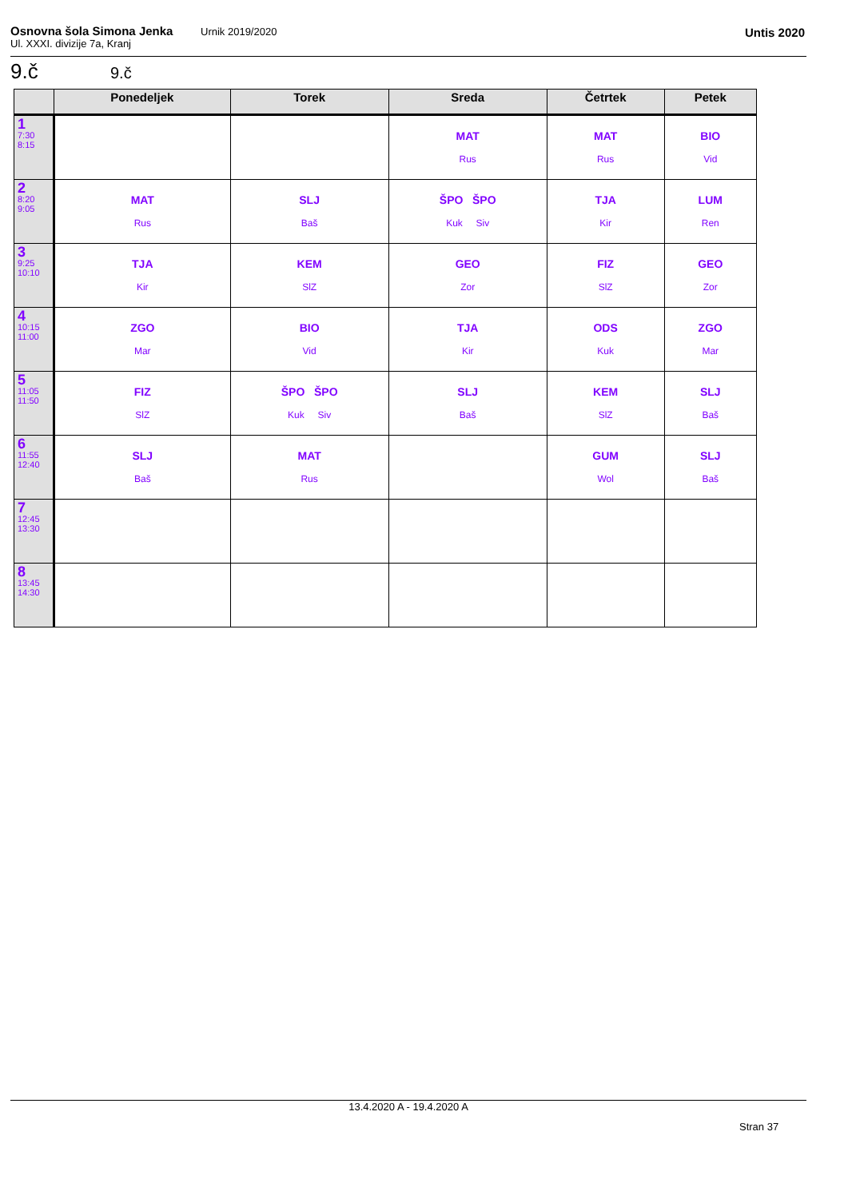Osnovna šola Simona Jenka
Ul. XXXI. divizije 7a, Kranj
Urnik 2019/2020 Untis 2020
9.č 9.č
| | Ponedeljek | Torek | Sreda | Četrtek | Petek |
| --- | --- | --- | --- | --- | --- |
| 1 7:30 8:15 | | | MAT Rus | MAT Rus | BIO Vid |
| 2 8:20 9:05 | MAT Rus | SLJ Baš | ŠPO ŠPO Kuk Siv | TJA Kir | LUM Ren |
| 3 9:25 10:10 | TJA Kir | KEM SlZ | GEO Zor | FIZ SlZ | GEO Zor |
| 4 10:15 11:00 | ZGO Mar | BIO Vid | TJA Kir | ODS Kuk | ZGO Mar |
| 5 11:05 11:50 | FIZ SlZ | ŠPO ŠPO Kuk Siv | SLJ Baš | KEM SlZ | SLJ Baš |
| 6 11:55 12:40 | SLJ Baš | MAT Rus | | GUM Wol | SLJ Baš |
| 7 12:45 13:30 | | | | | |
| 8 13:45 14:30 | | | | | |
13.4.2020 A - 19.4.2020 A
Stran 37